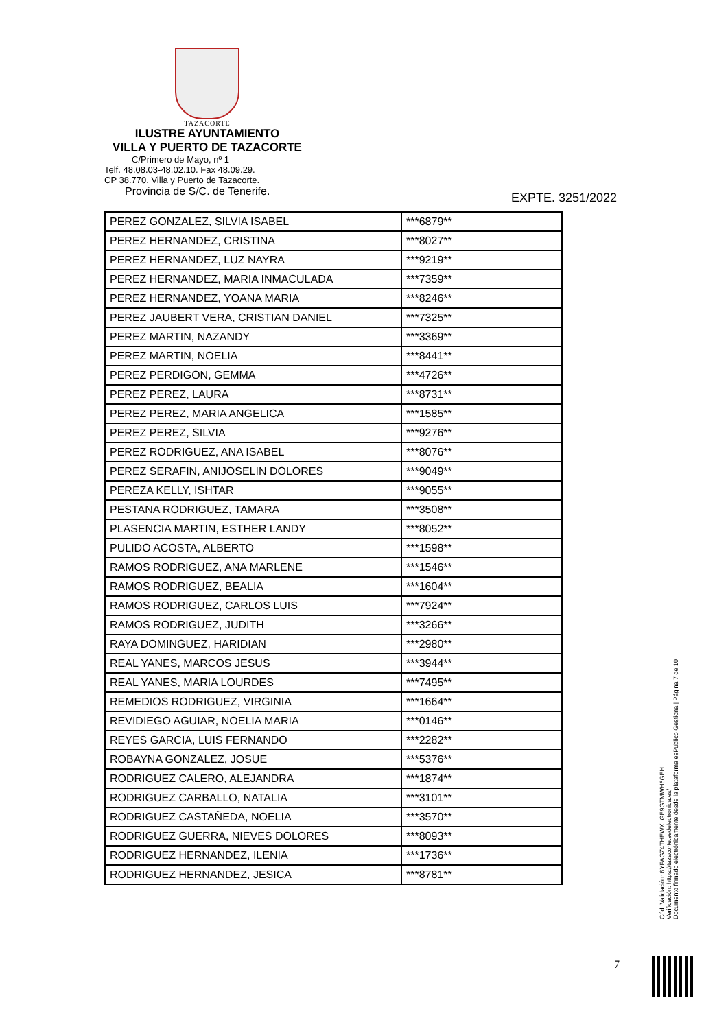TAZACORTE
ILUSTRE AYUNTAMIENTO
VILLA Y PUERTO DE TAZACORTE
C/Primero de Mayo, nº 1
Telf. 48.08.03-48.02.10. Fax 48.09.29.
CP 38.770. Villa y Puerto de Tazacorte.
Provincia de S/C. de Tenerife.
EXPTE. 3251/2022
| PEREZ GONZALEZ, SILVIA ISABEL | ***6879** |
| PEREZ HERNANDEZ, CRISTINA | ***8027** |
| PEREZ HERNANDEZ, LUZ NAYRA | ***9219** |
| PEREZ HERNANDEZ, MARIA INMACULADA | ***7359** |
| PEREZ HERNANDEZ, YOANA MARIA | ***8246** |
| PEREZ JAUBERT VERA, CRISTIAN DANIEL | ***7325** |
| PEREZ MARTIN, NAZANDY | ***3369** |
| PEREZ MARTIN, NOELIA | ***8441** |
| PEREZ PERDIGON, GEMMA | ***4726** |
| PEREZ PEREZ, LAURA | ***8731** |
| PEREZ PEREZ, MARIA ANGELICA | ***1585** |
| PEREZ PEREZ, SILVIA | ***9276** |
| PEREZ RODRIGUEZ, ANA ISABEL | ***8076** |
| PEREZ SERAFIN, ANIJOSELIN DOLORES | ***9049** |
| PEREZA KELLY, ISHTAR | ***9055** |
| PESTANA RODRIGUEZ, TAMARA | ***3508** |
| PLASENCIA MARTIN, ESTHER LANDY | ***8052** |
| PULIDO ACOSTA, ALBERTO | ***1598** |
| RAMOS RODRIGUEZ, ANA MARLENE | ***1546** |
| RAMOS RODRIGUEZ, BEALIA | ***1604** |
| RAMOS RODRIGUEZ, CARLOS LUIS | ***7924** |
| RAMOS RODRIGUEZ, JUDITH | ***3266** |
| RAYA DOMINGUEZ, HARIDIAN | ***2980** |
| REAL YANES, MARCOS JESUS | ***3944** |
| REAL YANES, MARIA LOURDES | ***7495** |
| REMEDIOS RODRIGUEZ, VIRGINIA | ***1664** |
| REVIDIEGO AGUIAR, NOELIA MARIA | ***0146** |
| REYES GARCIA, LUIS FERNANDO | ***2282** |
| ROBAYNA GONZALEZ, JOSUE | ***5376** |
| RODRIGUEZ CALERO, ALEJANDRA | ***1874** |
| RODRIGUEZ CARBALLO, NATALIA | ***3101** |
| RODRIGUEZ CASTAÑEDA, NOELIA | ***3570** |
| RODRIGUEZ GUERRA, NIEVES DOLORES | ***8093** |
| RODRIGUEZ HERNANDEZ, ILENIA | ***1736** |
| RODRIGUEZ HERNANDEZ, JESICA | ***8781** |
Cód. Validación: 6YFAGZ4THEWXLGE9GTMWH6GEH
Verificación: https://tazacorte.sedelectronica.es/
Documento firmado electrónicamente desde la plataforma esPublico Gestiona | Página 7 de 10
7